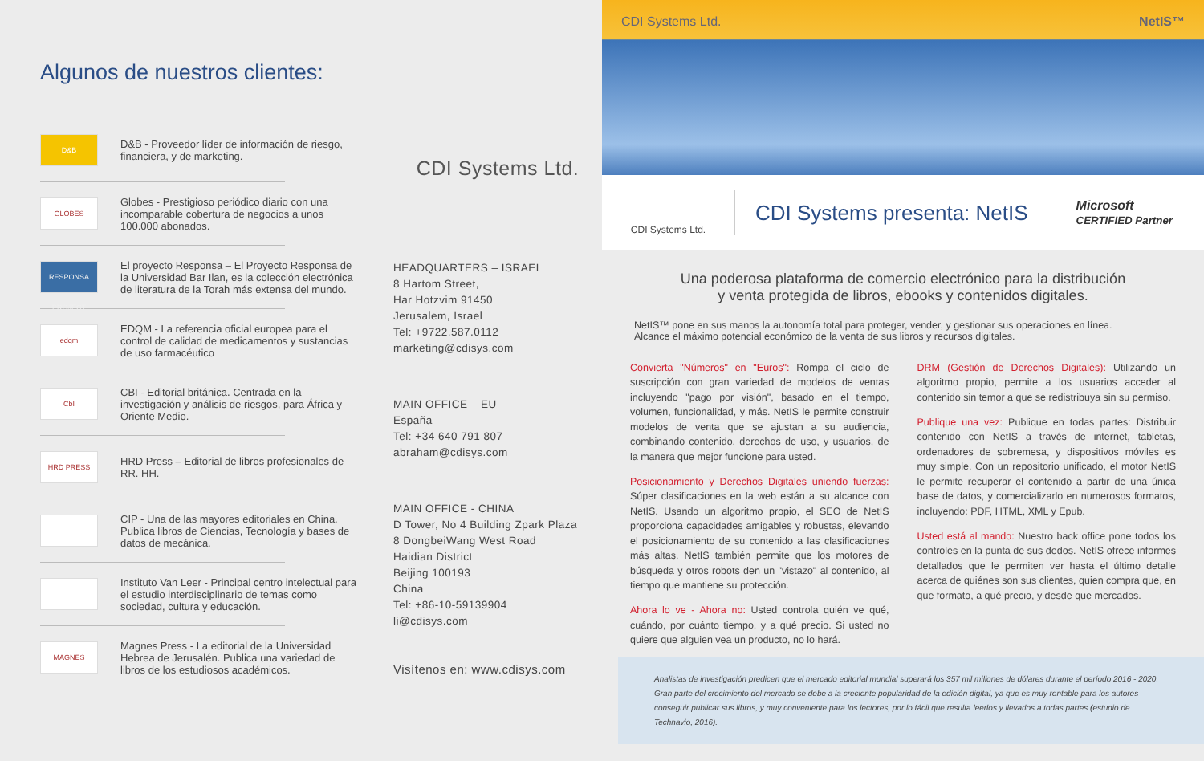Algunos de nuestros clientes:
D&B
D&B - Proveedor líder de información de riesgo, financiera, y de marketing.
GLOBES
Globes - Prestigioso periódico diario con una incomparable cobertura de negocios a unos 100.000 abonados.
RESPONSA PROJECT
El proyecto Responsa – El Proyecto Responsa de la Universidad Bar Ilan, es la colección electrónica de literatura de la Torah más extensa del mundo.
edqm
EDQM - La referencia oficial europea para el control de calidad de medicamentos y sustancias de uso farmacéutico
CbI
CBI - Editorial británica. Centrada en la investigación y análisis de riesgos, para África y Oriente Medio.
HRD PRESS
HRD Press – Editorial de libros profesionales de RR. HH.
CIP - Una de las mayores editoriales en China. Publica libros de Ciencias, Tecnología y bases de datos de mecánica.
Instituto Van Leer - Principal centro intelectual para el estudio interdisciplinario de temas como sociedad, cultura y educación.
MAGNES
Magnes Press - La editorial de la Universidad Hebrea de Jerusalén. Publica una variedad de libros de los estudiosos académicos.
CDI Systems Ltd.
HEADQUARTERS – ISRAEL
8 Hartom Street,
Har Hotzvim 91450
Jerusalem, Israel
Tel: +9722.587.0112
marketing@cdisys.com
MAIN OFFICE – EU
España
Tel: +34 640 791 807
abraham@cdisys.com
MAIN OFFICE - CHINA
D Tower, No 4 Building Zpark Plaza
8 DongbeiWang West Road
Haidian District
Beijing 100193
China
Tel: +86-10-59139904
li@cdisys.com
Visítenos en: www.cdisys.com
CDI Systems Ltd. NetIS™
CDI Systems Ltd.
CDI Systems presenta: NetIS
Microsoft
CERTIFIED Partner
Una poderosa plataforma de comercio electrónico para la distribución
y venta protegida de libros, ebooks y contenidos digitales.
NetIS™ pone en sus manos la autonomía total para proteger, vender, y gestionar sus operaciones en línea.
Alcance el máximo potencial económico de la venta de sus libros y recursos digitales.
Convierta "Números" en "Euros": Rompa el ciclo de suscripción con gran variedad de modelos de ventas incluyendo "pago por visión", basado en el tiempo, volumen, funcionalidad, y más. NetIS le permite construir modelos de venta que se ajustan a su audiencia, combinando contenido, derechos de uso, y usuarios, de la manera que mejor funcione para usted.
Posicionamiento y Derechos Digitales uniendo fuerzas: Súper clasificaciones en la web están a su alcance con NetIS. Usando un algoritmo propio, el SEO de NetIS proporciona capacidades amigables y robustas, elevando el posicionamiento de su contenido a las clasificaciones más altas. NetIS también permite que los motores de búsqueda y otros robots den un "vistazo" al contenido, al tiempo que mantiene su protección.
Ahora lo ve - Ahora no: Usted controla quién ve qué, cuándo, por cuánto tiempo, y a qué precio. Si usted no quiere que alguien vea un producto, no lo hará.
DRM (Gestión de Derechos Digitales): Utilizando un algoritmo propio, permite a los usuarios acceder al contenido sin temor a que se redistribuya sin su permiso.
Publique una vez: Publique en todas partes: Distribuir contenido con NetIS a través de internet, tabletas, ordenadores de sobremesa, y dispositivos móviles es muy simple. Con un repositorio unificado, el motor NetIS le permite recuperar el contenido a partir de una única base de datos, y comercializarlo en numerosos formatos, incluyendo: PDF, HTML, XML y Epub.
Usted está al mando: Nuestro back office pone todos los controles en la punta de sus dedos. NetIS ofrece informes detallados que le permiten ver hasta el último detalle acerca de quiénes son sus clientes, quien compra que, en que formato, a qué precio, y desde que mercados.
Analistas de investigación predicen que el mercado editorial mundial superará los 357 mil millones de dólares durante el período 2016 - 2020.
Gran parte del crecimiento del mercado se debe a la creciente popularidad de la edición digital, ya que es muy rentable para los autores conseguir publicar sus libros, y muy conveniente para los lectores, por lo fácil que resulta leerlos y llevarlos a todas partes (estudio de Technavio, 2016).